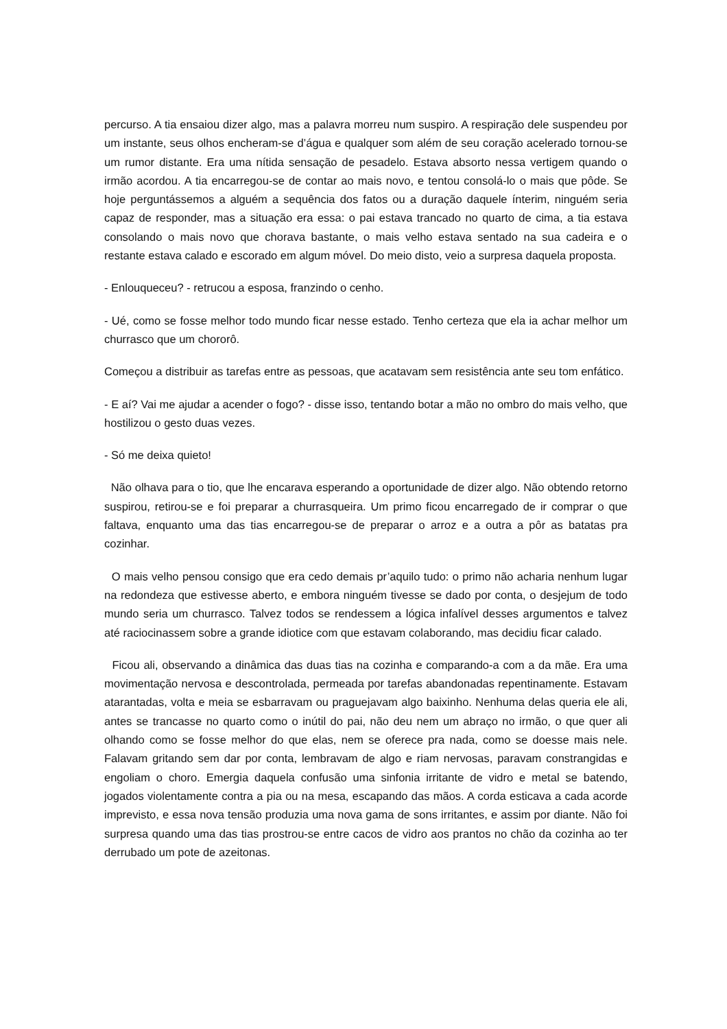percurso. A tia ensaiou dizer algo, mas a palavra morreu num suspiro. A respiração dele suspendeu por um instante, seus olhos encheram-se d’água e qualquer som além de seu coração acelerado tornou-se um rumor distante. Era uma nítida sensação de pesadelo. Estava absorto nessa vertigem quando o irmão acordou. A tia encarregou-se de contar ao mais novo, e tentou consolá-lo o mais que pôde. Se hoje perguntássemos a alguém a sequência dos fatos ou a duração daquele ínterim, ninguém seria capaz de responder, mas a situação era essa: o pai estava trancado no quarto de cima, a tia estava consolando o mais novo que chorava bastante, o mais velho estava sentado na sua cadeira e o restante estava calado e escorado em algum móvel. Do meio disto, veio a surpresa daquela proposta.
- Enlouqueceu? - retrucou a esposa, franzindo o cenho.
- Ué, como se fosse melhor todo mundo ficar nesse estado. Tenho certeza que ela ia achar melhor um churrasco que um chororô.
Começou a distribuir as tarefas entre as pessoas, que acatavam sem resistência ante seu tom enfático.
- E aí? Vai me ajudar a acender o fogo? - disse isso, tentando botar a mão no ombro do mais velho, que hostilizou o gesto duas vezes.
- Só me deixa quieto!
Não olhava para o tio, que lhe encarava esperando a oportunidade de dizer algo. Não obtendo retorno suspirou, retirou-se e foi preparar a churrasqueira. Um primo ficou encarregado de ir comprar o que faltava, enquanto uma das tias encarregou-se de preparar o arroz e a outra a pôr as batatas pra cozinhar.
O mais velho pensou consigo que era cedo demais pr’aquilo tudo: o primo não acharia nenhum lugar na redondeza que estivesse aberto, e embora ninguém tivesse se dado por conta, o desjejum de todo mundo seria um churrasco. Talvez todos se rendessem a lógica infalível desses argumentos e talvez até raciocinassem sobre a grande idiotice com que estavam colaborando, mas decidiu ficar calado.
Ficou ali, observando a dinâmica das duas tias na cozinha e comparando-a com a da mãe. Era uma movimentação nervosa e descontrolada, permeada por tarefas abandonadas repentinamente. Estavam atarantadas, volta e meia se esbarravam ou praguejavam algo baixinho. Nenhuma delas queria ele ali, antes se trancasse no quarto como o inútil do pai, não deu nem um abraço no irmão, o que quer ali olhando como se fosse melhor do que elas, nem se oferece pra nada, como se doesse mais nele. Falavam gritando sem dar por conta, lembravam de algo e riam nervosas, paravam constrangidas e engoliam o choro. Emergia daquela confusão uma sinfonia irritante de vidro e metal se batendo, jogados violentamente contra a pia ou na mesa, escapando das mãos. A corda esticava a cada acorde imprevisto, e essa nova tensão produzia uma nova gama de sons irritantes, e assim por diante. Não foi surpresa quando uma das tias prostrou-se entre cacos de vidro aos prantos no chão da cozinha ao ter derrubado um pote de azeitonas.